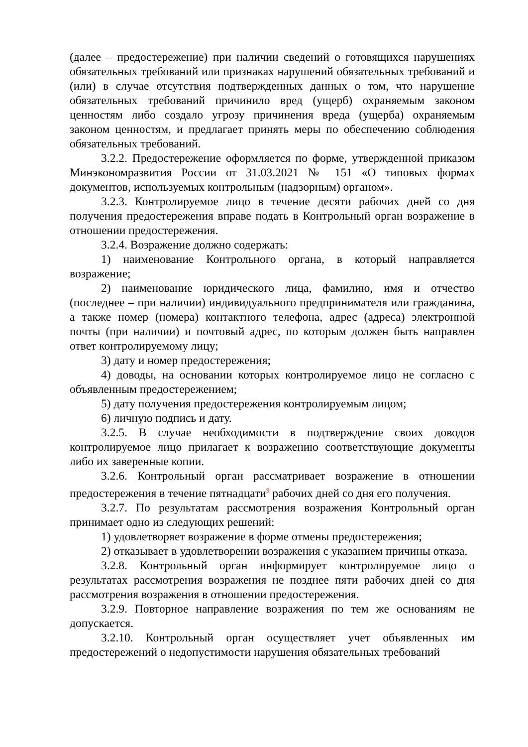(далее – предостережение) при наличии сведений о готовящихся нарушениях обязательных требований или признаках нарушений обязательных требований и (или) в случае отсутствия подтвержденных данных о том, что нарушение обязательных требований причинило вред (ущерб) охраняемым законом ценностям либо создало угрозу причинения вреда (ущерба) охраняемым законом ценностям, и предлагает принять меры по обеспечению соблюдения обязательных требований.
3.2.2. Предостережение оформляется по форме, утвержденной приказом Минэкономразвития России от 31.03.2021 № 151 «О типовых формах документов, используемых контрольным (надзорным) органом».
3.2.3. Контролируемое лицо в течение десяти рабочих дней со дня получения предостережения вправе подать в Контрольный орган возражение в отношении предостережения.
3.2.4. Возражение должно содержать:
1) наименование Контрольного органа, в который направляется возражение;
2) наименование юридического лица, фамилию, имя и отчество (последнее – при наличии) индивидуального предпринимателя или гражданина, а также номер (номера) контактного телефона, адрес (адреса) электронной почты (при наличии) и почтовый адрес, по которым должен быть направлен ответ контролируемому лицу;
3) дату и номер предостережения;
4) доводы, на основании которых контролируемое лицо не согласно с объявленным предостережением;
5) дату получения предостережения контролируемым лицом;
6) личную подпись и дату.
3.2.5. В случае необходимости в подтверждение своих доводов контролируемое лицо прилагает к возражению соответствующие документы либо их заверенные копии.
3.2.6. Контрольный орган рассматривает возражение в отношении предостережения в течение пятнадцати<sup>9</sup> рабочих дней со дня его получения.
3.2.7. По результатам рассмотрения возражения Контрольный орган принимает одно из следующих решений:
1) удовлетворяет возражение в форме отмены предостережения;
2) отказывает в удовлетворении возражения с указанием причины отказа.
3.2.8. Контрольный орган информирует контролируемое лицо о результатах рассмотрения возражения не позднее пяти рабочих дней со дня рассмотрения возражения в отношении предостережения.
3.2.9. Повторное направление возражения по тем же основаниям не допускается.
3.2.10. Контрольный орган осуществляет учет объявленных им предостережений о недопустимости нарушения обязательных требований